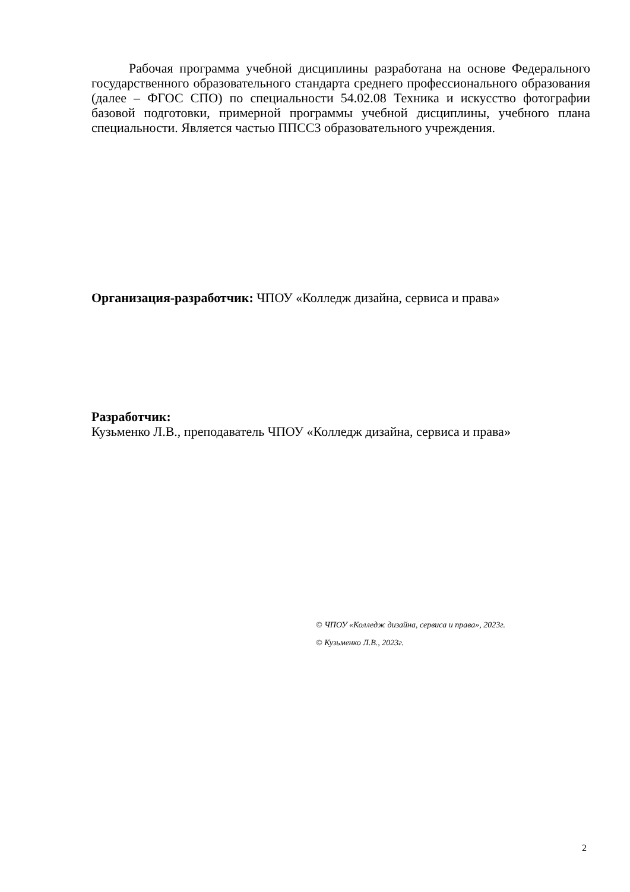Рабочая программа учебной дисциплины разработана на основе Федерального государственного образовательного стандарта среднего профессионального образования (далее – ФГОС СПО) по специальности 54.02.08 Техника и искусство фотографии базовой подготовки, примерной программы учебной дисциплины, учебного плана специальности. Является частью ППССЗ образовательного учреждения.
Организация-разработчик: ЧПОУ «Колледж дизайна, сервиса и права»
Разработчик:
Кузьменко Л.В., преподаватель ЧПОУ «Колледж дизайна, сервиса и права»
© ЧПОУ «Колледж дизайна, сервиса и права», 2023г.
© Кузьменко Л.В., 2023г.
2